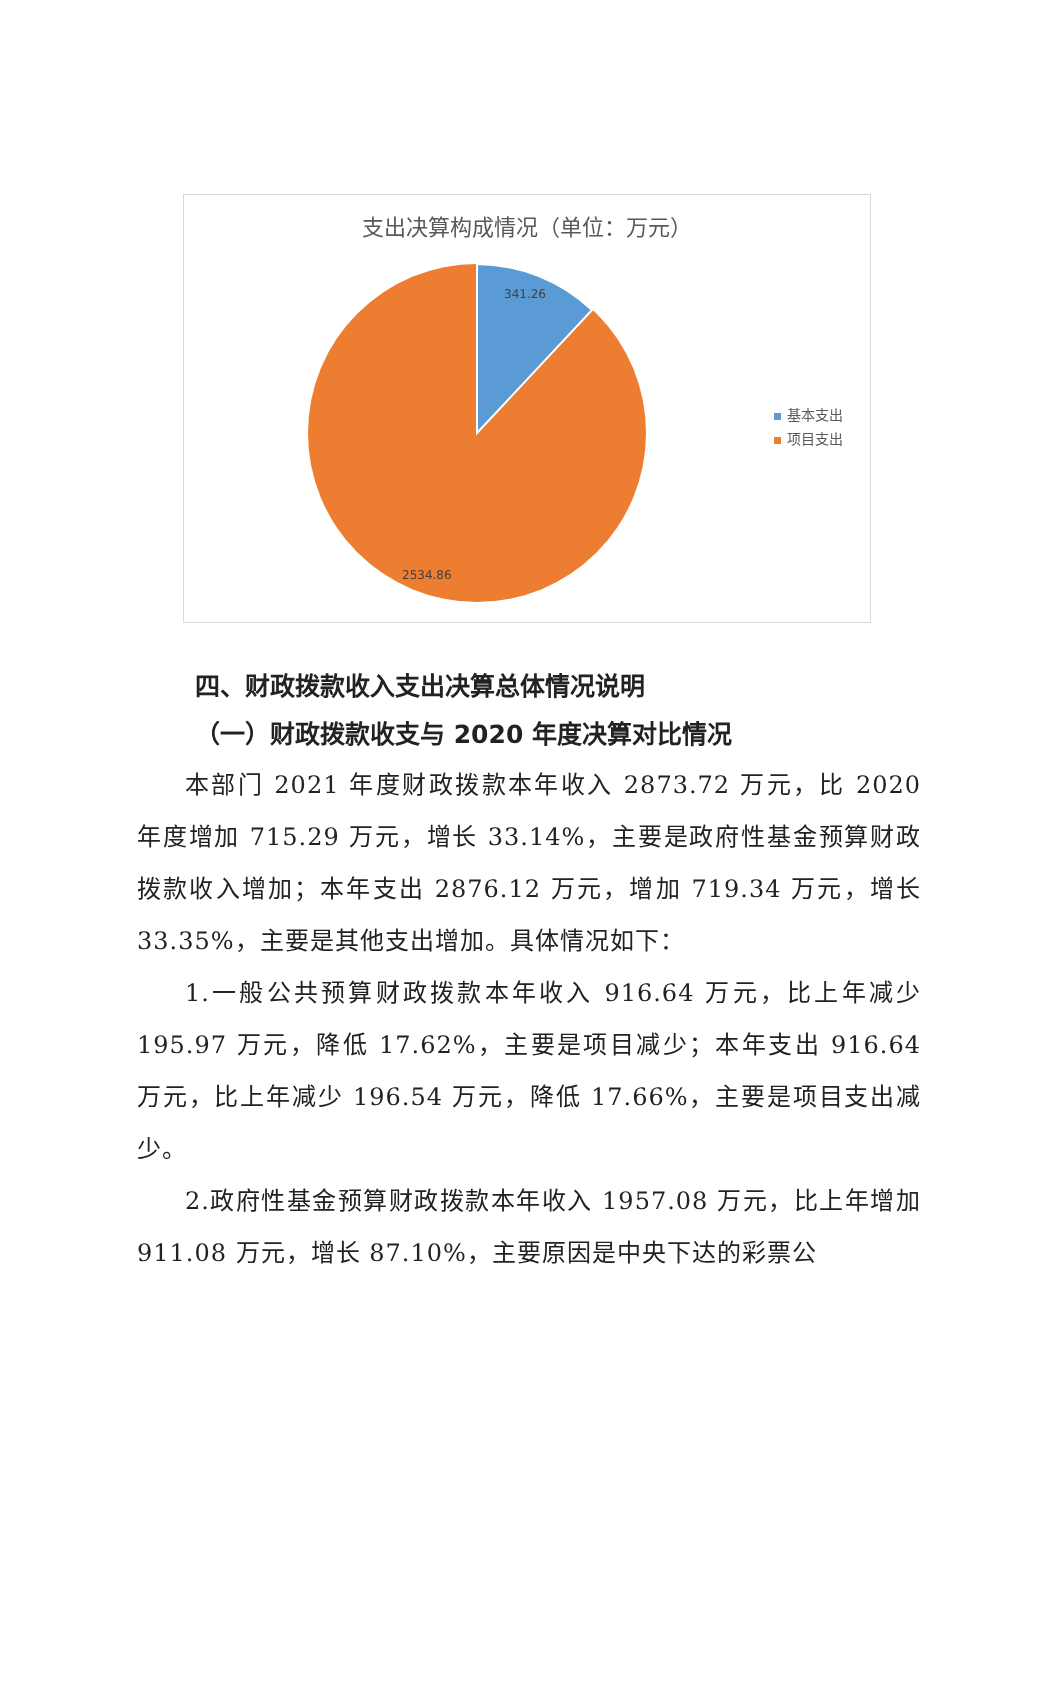支出决算构成情况（单位：万元）
341.26
2534.86
基本支出
项目支出
四、财政拨款收入支出决算总体情况说明
（一）财政拨款收支与 2020 年度决算对比情况
本部门 2021 年度财政拨款本年收入 2873.72 万元，比 2020 年度增加 715.29 万元，增长 33.14%，主要是政府性基金预算财政拨款收入增加；本年支出 2876.12 万元，增加 719.34 万元，增长 33.35%，主要是其他支出增加。具体情况如下：
1.一般公共预算财政拨款本年收入 916.64 万元，比上年减少 195.97 万元，降低 17.62%，主要是项目减少；本年支出 916.64 万元，比上年减少 196.54 万元，降低 17.66%，主要是项目支出减少。
2.政府性基金预算财政拨款本年收入 1957.08 万元，比上年增加 911.08 万元，增长 87.10%，主要原因是中央下达的彩票公